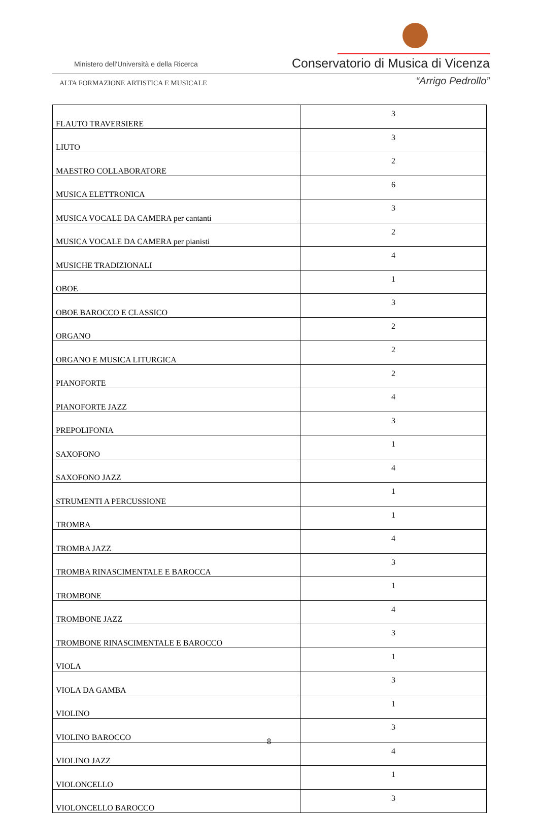Ministero dell'Università e della Ricerca
Conservatorio di Musica di Vicenza
ALTA FORMAZIONE ARTISTICA E MUSICALE
“Arrigo Pedrollo”
| FLAUTO TRAVERSIERE | 3 |
| LIUTO | 3 |
| MAESTRO COLLABORATORE | 2 |
| MUSICA ELETTRONICA | 6 |
| MUSICA VOCALE DA CAMERA per cantanti | 3 |
| MUSICA VOCALE DA CAMERA per pianisti | 2 |
| MUSICHE TRADIZIONALI | 4 |
| OBOE | 1 |
| OBOE BAROCCO E CLASSICO | 3 |
| ORGANO | 2 |
| ORGANO E MUSICA LITURGICA | 2 |
| PIANOFORTE | 2 |
| PIANOFORTE JAZZ | 4 |
| PREPOLIFONIA | 3 |
| SAXOFONO | 1 |
| SAXOFONO JAZZ | 4 |
| STRUMENTI A PERCUSSIONE | 1 |
| TROMBA | 1 |
| TROMBA JAZZ | 4 |
| TROMBA RINASCIMENTALE E BAROCCA | 3 |
| TROMBONE | 1 |
| TROMBONE JAZZ | 4 |
| TROMBONE RINASCIMENTALE E BAROCCO | 3 |
| VIOLA | 1 |
| VIOLA DA GAMBA | 3 |
| VIOLINO | 1 |
| VIOLINO BAROCCO | 3 |
| VIOLINO JAZZ | 4 |
| VIOLONCELLO | 1 |
| VIOLONCELLO BAROCCO | 3 |
8